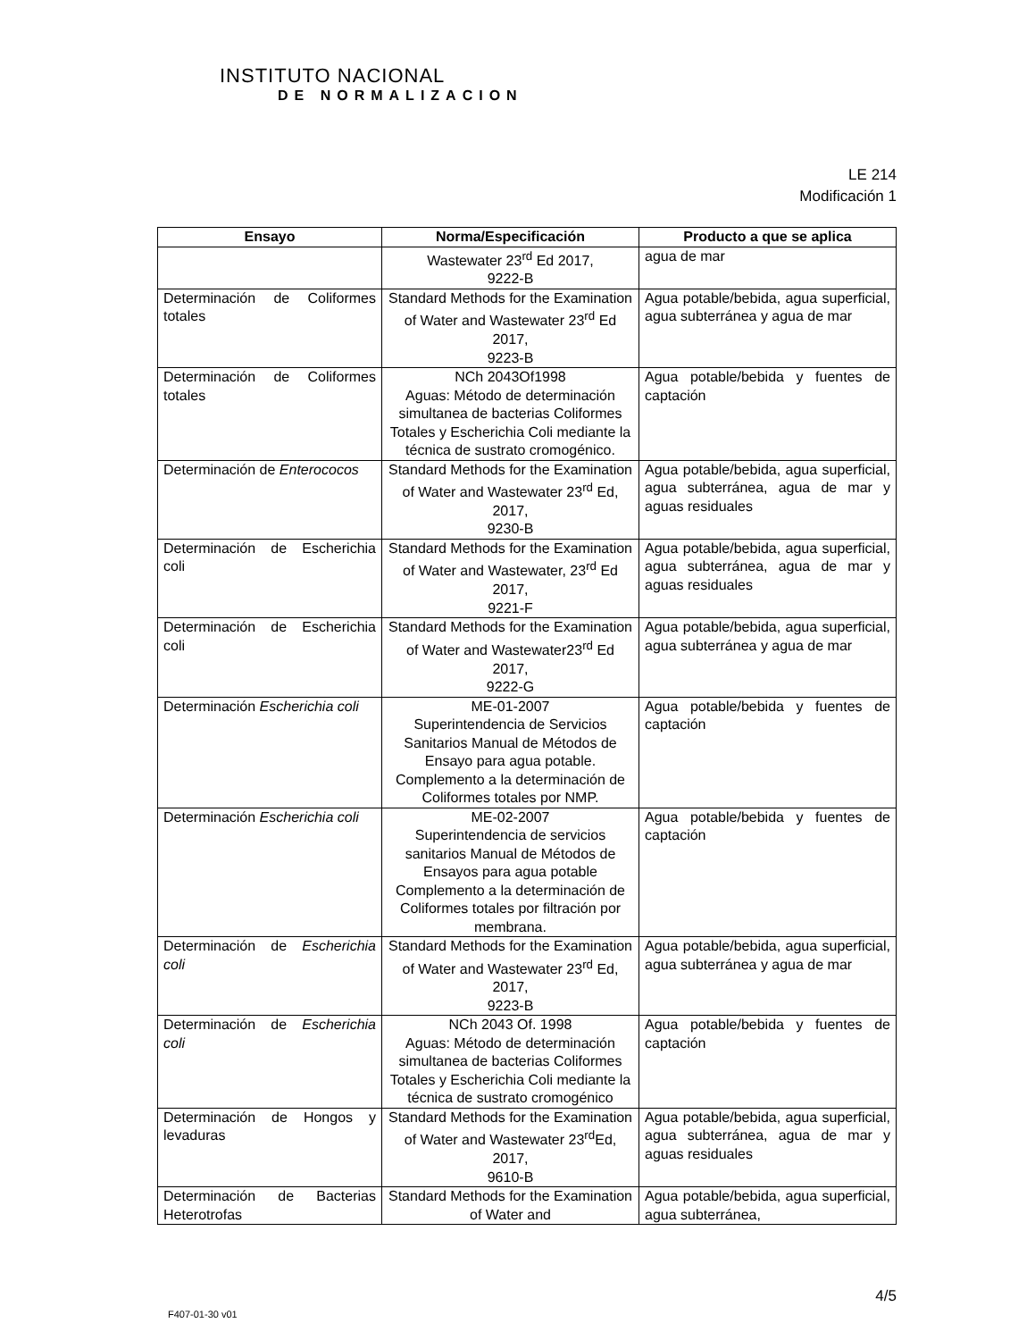INSTITUTO NACIONAL
DE NORMALIZACION
LE 214
Modificación 1
| Ensayo | Norma/Especificación | Producto a que se aplica |
| --- | --- | --- |
| | Wastewater 23<sup>rd</sup> Ed 2017, 9222-B | agua de mar |
| Determinación de Coliformes totales | Standard Methods for the Examination of Water and Wastewater 23<sup>rd</sup> Ed 2017, 9223-B | Agua potable/bebida, agua superficial, agua subterránea y agua de mar |
| Determinación de Coliformes totales | NCh 2043Of1998 Aguas: Método de determinación simultanea de bacterias Coliformes Totales y Escherichia Coli mediante la técnica de sustrato cromogénico. | Agua potable/bebida y fuentes de captación |
| Determinación de Enterococos | Standard Methods for the Examination of Water and Wastewater 23<sup>rd</sup> Ed, 2017, 9230-B | Agua potable/bebida, agua superficial, agua subterránea, agua de mar y aguas residuales |
| Determinación de Escherichia coli | Standard Methods for the Examination of Water and Wastewater, 23<sup>rd</sup> Ed 2017, 9221-F | Agua potable/bebida, agua superficial, agua subterránea, agua de mar y aguas residuales |
| Determinación de Escherichia coli | Standard Methods for the Examination of Water and Wastewater23<sup>rd</sup> Ed 2017, 9222-G | Agua potable/bebida, agua superficial, agua subterránea y agua de mar |
| Determinación Escherichia coli | ME-01-2007 Superintendencia de Servicios Sanitarios Manual de Métodos de Ensayo para agua potable. Complemento a la determinación de Coliformes totales por NMP. | Agua potable/bebida y fuentes de captación |
| Determinación Escherichia coli | ME-02-2007 Superintendencia de servicios sanitarios Manual de Métodos de Ensayos para agua potable Complemento a la determinación de Coliformes totales por filtración por membrana. | Agua potable/bebida y fuentes de captación |
| Determinación de Escherichia coli | Standard Methods for the Examination of Water and Wastewater 23<sup>rd</sup> Ed, 2017, 9223-B | Agua potable/bebida, agua superficial, agua subterránea y agua de mar |
| Determinación de Escherichia coli | NCh 2043 Of. 1998 Aguas: Método de determinación simultanea de bacterias Coliformes Totales y Escherichia Coli mediante la técnica de sustrato cromogénico | Agua potable/bebida y fuentes de captación |
| Determinación de Hongos y levaduras | Standard Methods for the Examination of Water and Wastewater 23<sup>rd</sup>Ed, 2017, 9610-B | Agua potable/bebida, agua superficial, agua subterránea, agua de mar y aguas residuales |
| Determinación de Bacterias Heterotrofas | Standard Methods for the Examination of Water and | Agua potable/bebida, agua superficial, agua subterránea, |
4/5
F407-01-30 v01